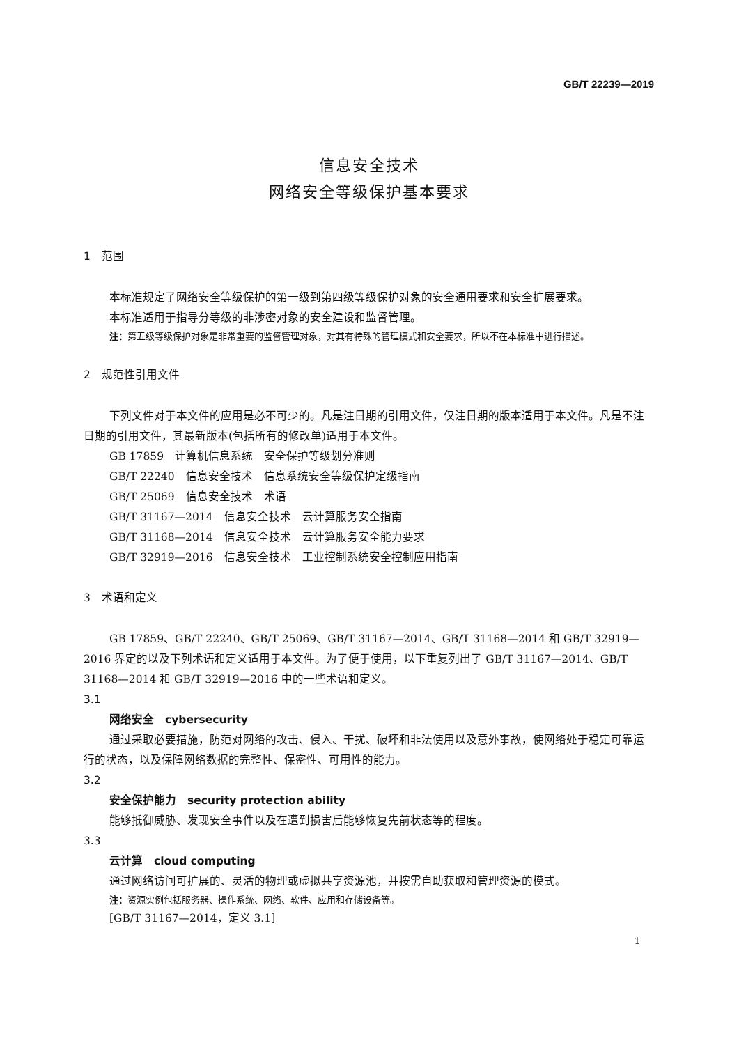GB/T 22239—2019
信息安全技术
网络安全等级保护基本要求
1　范围
本标准规定了网络安全等级保护的第一级到第四级等级保护对象的安全通用要求和安全扩展要求。
本标准适用于指导分等级的非涉密对象的安全建设和监督管理。
注：第五级等级保护对象是非常重要的监督管理对象，对其有特殊的管理模式和安全要求，所以不在本标准中进行描述。
2　规范性引用文件
下列文件对于本文件的应用是必不可少的。凡是注日期的引用文件，仅注日期的版本适用于本文件。凡是不注日期的引用文件，其最新版本(包括所有的修改单)适用于本文件。
GB 17859　计算机信息系统　安全保护等级划分准则
GB/T 22240　信息安全技术　信息系统安全等级保护定级指南
GB/T 25069　信息安全技术　术语
GB/T 31167—2014　信息安全技术　云计算服务安全指南
GB/T 31168—2014　信息安全技术　云计算服务安全能力要求
GB/T 32919—2016　信息安全技术　工业控制系统安全控制应用指南
3　术语和定义
GB 17859、GB/T 22240、GB/T 25069、GB/T 31167—2014、GB/T 31168—2014 和 GB/T 32919—2016 界定的以及下列术语和定义适用于本文件。为了便于使用，以下重复列出了 GB/T 31167—2014、GB/T 31168—2014 和 GB/T 32919—2016 中的一些术语和定义。
3.1
网络安全　cybersecurity
通过采取必要措施，防范对网络的攻击、侵入、干扰、破坏和非法使用以及意外事故，使网络处于稳定可靠运行的状态，以及保障网络数据的完整性、保密性、可用性的能力。
3.2
安全保护能力　security protection ability
能够抵御威胁、发现安全事件以及在遭到损害后能够恢复先前状态等的程度。
3.3
云计算　cloud computing
通过网络访问可扩展的、灵活的物理或虚拟共享资源池，并按需自助获取和管理资源的模式。
注：资源实例包括服务器、操作系统、网络、软件、应用和存储设备等。
[GB/T 31167—2014，定义 3.1]
1